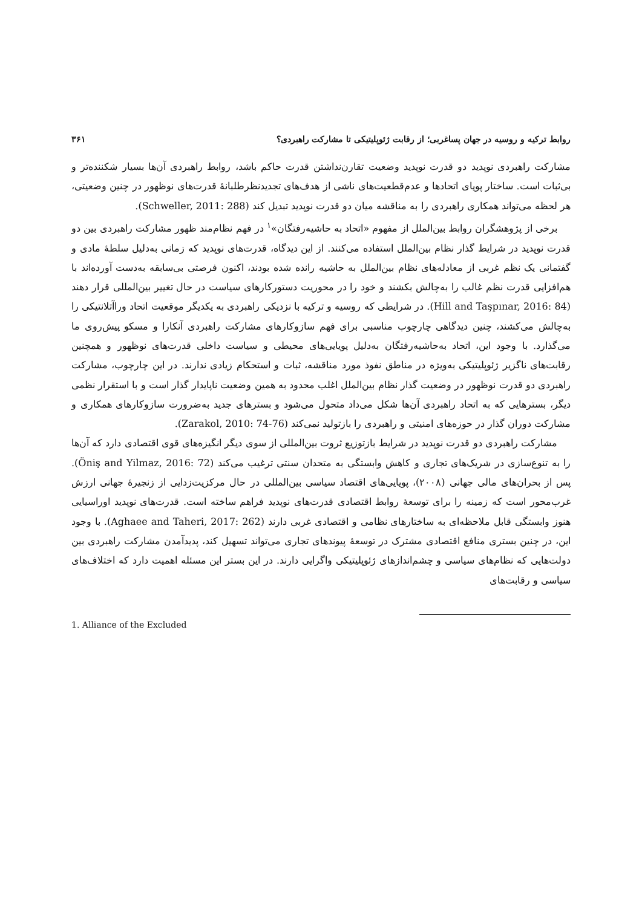روابط ترکیه و روسیه در جهان پساغربی؛ از رقابت ژئوپلیتیکی تا مشارکت راهبردی؟ ۳۶۱
مشارکت راهبردی نوپدید دو قدرت نوپدید وضعیت تقارن‌نداشتن قدرت حاکم باشد، روابط راهبردی آن‌ها بسیار شکننده‌تر و بی‌ثبات است. ساختار پویای اتحادها و عدم‌قطعیت‌های ناشی از هدف‌های تجدیدنظرطلبانهٔ قدرت‌های نوظهور در چنین وضعیتی، هر لحظه می‌تواند همکاری راهبردی را به مناقشه میان دو قدرت نوپدید تبدیل کند (Schweller, 2011: 288).
برخی از پژوهشگران روابط بین‌الملل از مفهوم «اتحاد به حاشیه‌رفتگان»<sup>۱</sup> در فهم نظام‌مند ظهور مشارکت راهبردی بین دو قدرت نوپدید در شرایط گذار نظام بین‌الملل استفاده می‌کنند. از این دیدگاه، قدرت‌های نوپدید که زمانی به‌دلیل سلطهٔ مادی و گفتمانی یک نظم غربی از معادله‌های نظام بین‌الملل به حاشیه رانده شده بودند، اکنون فرصتی بی‌سابقه به‌دست آورده‌اند با هم‌افزایی قدرت نظم غالب را به‌چالش بکشند و خود را در محوریت دستورکارهای سیاست در حال تغییر بین‌المللی قرار دهند (Hill and Taşpınar, 2016: 84). در شرایطی که روسیه و ترکیه با نزدیکی راهبردی به یکدیگر موقعیت اتحاد وراآتلانتیکی را به‌چالش می‌کشند، چنین دیدگاهی چارچوب مناسبی برای فهم سازوکارهای مشارکت راهبردی آنکارا و مسکو پیش‌روی ما می‌گذارد. با وجود این، اتحاد به‌حاشیه‌رفتگان به‌دلیل پویایی‌های محیطی و سیاست داخلی قدرت‌های نوظهور و همچنین رقابت‌های ناگزیر ژئوپلیتیکی به‌ویژه در مناطق نفوذ مورد مناقشه، ثبات و استحکام زیادی ندارند. در این چارچوب، مشارکت راهبردی دو قدرت نوظهور در وضعیت گذار نظام بین‌الملل اغلب محدود به همین وضعیت ناپایدار گذار است و با استقرار نظمی دیگر، بسترهایی که به اتحاد راهبردی آن‌ها شکل می‌داد متحول می‌شود و بسترهای جدید به‌ضرورت سازوکارهای همکاری و مشارکت دوران گذار در حوزه‌های امنیتی و راهبردی را بازتولید نمی‌کند (Zarakol, 2010: 74-76).
مشارکت راهبردی دو قدرت نوپدید در شرایط بازتوزیع ثروت بین‌المللی از سوی دیگر انگیزه‌های قوی اقتصادی دارد که آن‌ها را به تنوع‌سازی در شریک‌های تجاری و کاهش وابستگی به متحدان سنتی ترغیب می‌کند (Öniş and Yilmaz, 2016: 72). پس از بحران‌های مالی جهانی (۲۰۰۸)، پویایی‌های اقتصاد سیاسی بین‌المللی در حال مرکزیت‌زدایی از زنجیرهٔ جهانی ارزش غرب‌محور است که زمینه را برای توسعهٔ روابط اقتصادی قدرت‌های نوپدید فراهم ساخته است. قدرت‌های نوپدید اوراسیایی هنوز وابستگی قابل ملاحظه‌ای به ساختارهای نظامی و اقتصادی غربی دارند (Aghaee and Taheri, 2017: 262). با وجود این، در چنین بستری منافع اقتصادی مشترک در توسعهٔ پیوندهای تجاری می‌تواند تسهیل کند، پدیدآمدن مشارکت راهبردی بین دولت‌هایی که نظام‌های سیاسی و چشم‌اندازهای ژئوپلیتیکی واگرایی دارند. در این بستر این مسئله اهمیت دارد که اختلاف‌های سیاسی و رقابت‌های
1. Alliance of the Excluded